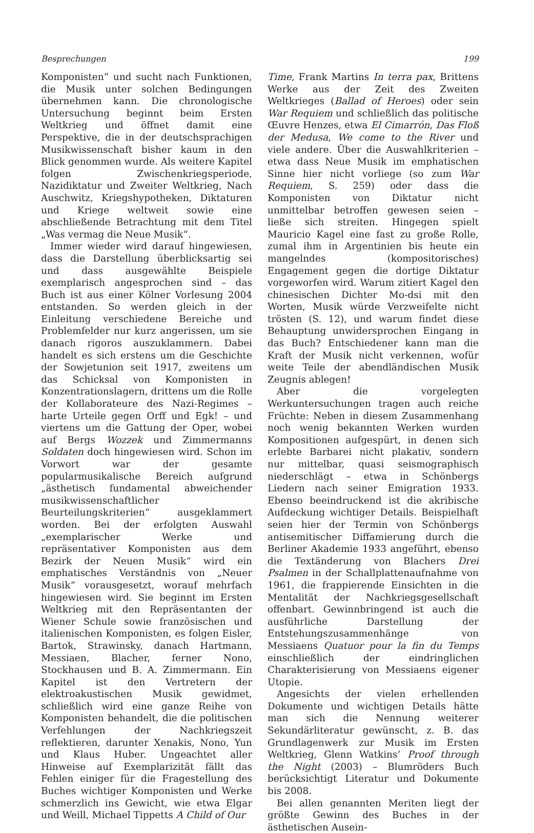Besprechungen 199
Komponisten“ und sucht nach Funktionen, die Musik unter solchen Bedingungen übernehmen kann. Die chronologische Untersuchung beginnt beim Ersten Weltkrieg und öffnet damit eine Perspektive, die in der deutschsprachigen Musikwissenschaft bisher kaum in den Blick genommen wurde. Als weitere Kapitel folgen Zwischenkriegsperiode, Nazidiktatur und Zweiter Weltkrieg, Nach Auschwitz, Kriegshypotheken, Diktaturen und Kriege weltweit sowie eine abschließende Betrachtung mit dem Titel „Was vermag die Neue Musik“.
Immer wieder wird darauf hingewiesen, dass die Darstellung überblicksartig sei und dass ausgewählte Beispiele exemplarisch angesprochen sind – das Buch ist aus einer Kölner Vorlesung 2004 entstanden. So werden gleich in der Einleitung verschiedene Bereiche und Problemfelder nur kurz angerissen, um sie danach rigoros auszuklammern. Dabei handelt es sich erstens um die Geschichte der Sowjetunion seit 1917, zweitens um das Schicksal von Komponisten in Konzentrationslagern, drittens um die Rolle der Kollaborateure des Nazi-Regimes – harte Urteile gegen Orff und Egk! – und viertens um die Gattung der Oper, wobei auf Bergs Wozzek und Zimmermanns Soldaten doch hingewiesen wird. Schon im Vorwort war der gesamte popularmusikalische Bereich aufgrund „ästhetisch fundamental abweichender musikwissenschaftlicher Beurteilungskriterien“ ausgeklammert worden. Bei der erfolgten Auswahl „exemplarischer Werke und repräsentativer Komponisten aus dem Bezirk der Neuen Musik“ wird ein emphatisches Verständnis von „Neuer Musik“ vorausgesetzt, worauf mehrfach hingewiesen wird. Sie beginnt im Ersten Weltkrieg mit den Repräsentanten der Wiener Schule sowie französischen und italienischen Komponisten, es folgen Eisler, Bartok, Strawinsky, danach Hartmann, Messiaen, Blacher, ferner Nono, Stockhausen und B. A. Zimmermann. Ein Kapitel ist den Vertretern der elektroakustischen Musik gewidmet, schließlich wird eine ganze Reihe von Komponisten behandelt, die die politischen Verfehlungen der Nachkriegszeit reflektieren, darunter Xenakis, Nono, Yun und Klaus Huber. Ungeachtet aller Hinweise auf Exemplarizität fällt das Fehlen einiger für die Fragestellung des Buches wichtiger Komponisten und Werke schmerzlich ins Gewicht, wie etwa Elgar und Weill, Michael Tippetts A Child of Our
Time, Frank Martins In terra pax, Brittens Werke aus der Zeit des Zweiten Weltkrieges (Ballad of Heroes) oder sein War Requiem und schließlich das politische Œuvre Henzes, etwa El Cimarrón, Das Floß der Medusa, We come to the River und viele andere. Über die Auswahlkriterien – etwa dass Neue Musik im emphatischen Sinne hier nicht vorliege (so zum War Requiem, S. 259) oder dass die Komponisten von Diktatur nicht unmittelbar betroffen gewesen seien – ließe sich streiten. Hingegen spielt Mauricio Kagel eine fast zu große Rolle, zumal ihm in Argentinien bis heute ein mangelndes (kompositorisches) Engagement gegen die dortige Diktatur vorgeworfen wird. Warum zitiert Kagel den chinesischen Dichter Mo-dsi mit den Worten, Musik würde Verzweifelte nicht trösten (S. 12), und warum findet diese Behauptung unwidersprochen Eingang in das Buch? Entschiedener kann man die Kraft der Musik nicht verkennen, wofür weite Teile der abendländischen Musik Zeugnis ablegen!
Aber die vorgelegten Werkuntersuchungen tragen auch reiche Früchte: Neben in diesem Zusammenhang noch wenig bekannten Werken wurden Kompositionen aufgespürt, in denen sich erlebte Barbarei nicht plakativ, sondern nur mittelbar, quasi seismographisch niederschlägt – etwa in Schönbergs Liedern nach seiner Emigration 1933. Ebenso beeindruckend ist die akribische Aufdeckung wichtiger Details. Beispielhaft seien hier der Termin von Schönbergs antisemitischer Diffamierung durch die Berliner Akademie 1933 angeführt, ebenso die Textänderung von Blachers Drei Psalmen in der Schallplattenaufnahme von 1961, die frappierende Einsichten in die Mentalität der Nachkriegsgesellschaft offenbart. Gewinnbringend ist auch die ausführliche Darstellung der Entstehungszusammenhänge von Messiaens Quatuor pour la fin du Temps einschließlich der eindringlichen Charakterisierung von Messiaens eigener Utopie.
Angesichts der vielen erhellenden Dokumente und wichtigen Details hätte man sich die Nennung weiterer Sekundärliteratur gewünscht, z. B. das Grundlagenwerk zur Musik im Ersten Weltkrieg, Glenn Watkins’ Proof through the Night (2003) – Blumröders Buch berücksichtigt Literatur und Dokumente bis 2008.
Bei allen genannten Meriten liegt der größte Gewinn des Buches in der ästhetischen Ausein-